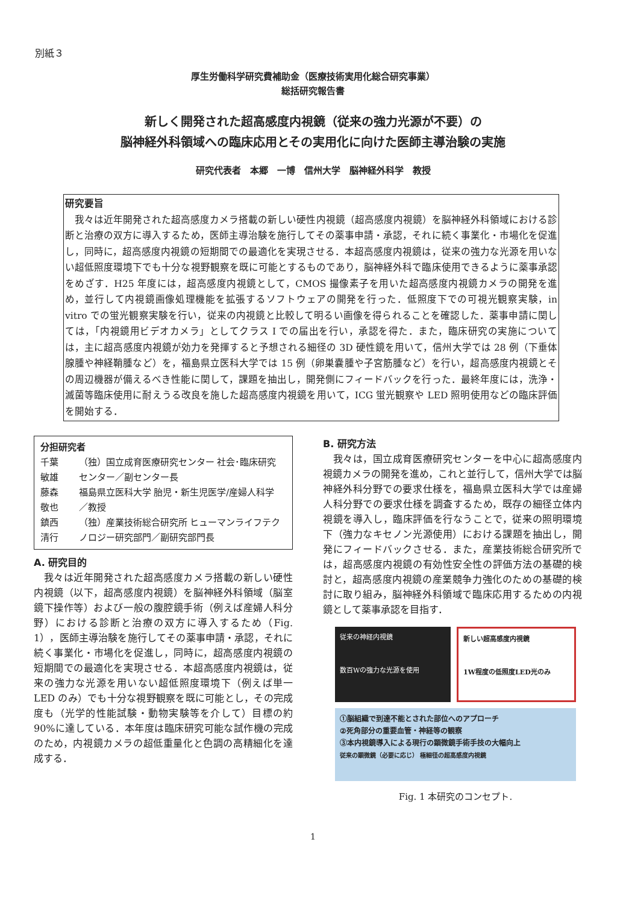別紙３
厚生労働科学研究費補助金（医療技術実用化総合研究事業）
総括研究報告書
新しく開発された超高感度内視鏡（従来の強力光源が不要）の
脳神経外科領域への臨床応用とその実用化に向けた医師主導治験の実施
研究代表者　本郷　一博　信州大学　脳神経外科学　教授
研究要旨
　我々は近年開発された超高感度カメラ搭載の新しい硬性内視鏡（超高感度内視鏡）を脳神経外科領域における診断と治療の双方に導入するため，医師主導治験を施行してその薬事申請・承認，それに続く事業化・市場化を促進し，同時に，超高感度内視鏡の短期間での最適化を実現させる．本超高感度内視鏡は，従来の強力な光源を用いない超低照度環境下でも十分な視野観察を既に可能とするものであり，脳神経外科で臨床使用できるように薬事承認をめざす．H25 年度には，超高感度内視鏡として，CMOS 撮像素子を用いた超高感度内視鏡カメラの開発を進め，並行して内視鏡画像処理機能を拡張するソフトウェアの開発を行った．低照度下での可視光観察実験，in vitro での蛍光観察実験を行い，従来の内視鏡と比較して明るい画像を得られることを確認した．薬事申請に関しては，「内視鏡用ビデオカメラ」としてクラス I での届出を行い，承認を得た．また，臨床研究の実施については，主に超高感度内視鏡が効力を発揮すると予想される細径の 3D 硬性鏡を用いて，信州大学では 28 例（下垂体腺腫や神経鞘腫など）を，福島県立医科大学では 15 例（卵巣嚢腫や子宮筋腫など）を行い，超高感度内視鏡とその周辺機器が備えるべき性能に関して，課題を抽出し，開発側にフィードバックを行った．最終年度には，洗浄・滅菌等臨床使用に耐えうる改良を施した超高感度内視鏡を用いて，ICG 蛍光観察や LED 照明使用などの臨床評価を開始する．
分担研究者
| 千葉 敏雄 | （独）国立成育医療研究センター 社会･臨床研究センター／副センター長 |
| 藤森 敬也 | 福島県立医科大学 胎児・新生児医学/産婦人科学／教授 |
| 鎮西 清行 | （独）産業技術総合研究所 ヒューマンライフテクノロジー研究部門／副研究部門長 |
A. 研究目的
　我々は近年開発された超高感度カメラ搭載の新しい硬性内視鏡（以下，超高感度内視鏡）を脳神経外科領域（脳室鏡下操作等）および一般の腹腔鏡手術（例えば産婦人科分野）における診断と治療の双方に導入するため（Fig. 1），医師主導治験を施行してその薬事申請・承認，それに続く事業化・市場化を促進し，同時に，超高感度内視鏡の短期間での最適化を実現させる．本超高感度内視鏡は，従来の強力な光源を用いない超低照度環境下（例えば単一 LED のみ）でも十分な視野観察を既に可能とし，その完成度も（光学的性能試験・動物実験等を介して）目標の約 90%に達している．本年度は臨床研究可能な試作機の完成のため，内視鏡カメラの超低重量化と色調の高精細化を達成する．
B. 研究方法
　我々は，国立成育医療研究センターを中心に超高感度内視鏡カメラの開発を進め，これと並行して，信州大学では脳神経外科分野での要求仕様を，福島県立医科大学では産婦人科分野での要求仕様を調査するため，既存の細径立体内視鏡を導入し，臨床評価を行なうことで，従来の照明環境下（強力なキセノン光源使用）における課題を抽出し，開発にフィードバックさせる．また，産業技術総合研究所では，超高感度内視鏡の有効性安全性の評価方法の基礎的検討と，超高感度内視鏡の産業競争力強化のための基礎的検討に取り組み，脳神経外科領域で臨床応用するための内視鏡として薬事承認を目指す．
従来の神経内視鏡
数百Wの強力な光源を使用
新しい超高感度内視鏡
1W程度の低照度LED光のみ
①脳組織で到達不能とされた部位へのアプローチ
②死角部分の重要血管・神経等の観察
③本内視鏡導入による現行の顕微鏡手術手技の大幅向上
従来の顕微鏡（必要に応じ） 極細径の超高感度内視鏡
Fig. 1 本研究のコンセプト.
1